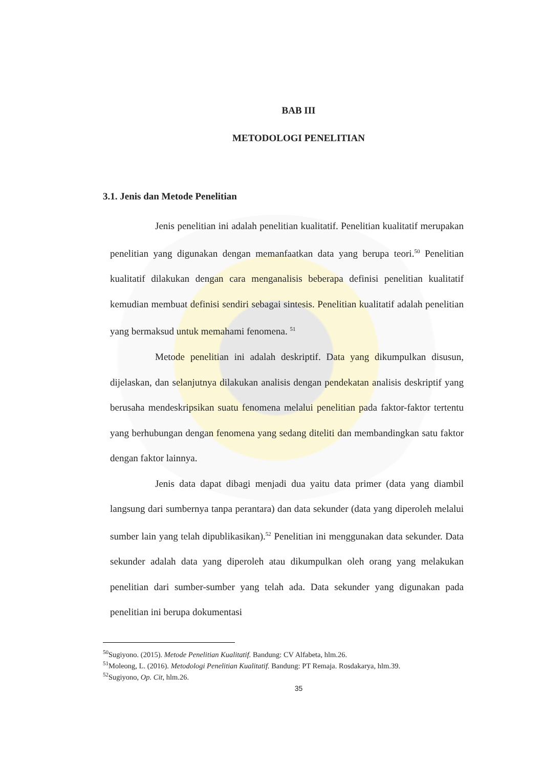BAB III
METODOLOGI PENELITIAN
3.1. Jenis dan Metode Penelitian
Jenis penelitian ini adalah penelitian kualitatif. Penelitian kualitatif merupakan penelitian yang digunakan dengan memanfaatkan data yang berupa teori.<sup>50</sup> Penelitian kualitatif dilakukan dengan cara menganalisis beberapa definisi penelitian kualitatif kemudian membuat definisi sendiri sebagai sintesis. Penelitian kualitatif adalah penelitian yang bermaksud untuk memahami fenomena. <sup>51</sup>
Metode penelitian ini adalah deskriptif. Data yang dikumpulkan disusun, dijelaskan, dan selanjutnya dilakukan analisis dengan pendekatan analisis deskriptif yang berusaha mendeskripsikan suatu fenomena melalui penelitian pada faktor-faktor tertentu yang berhubungan dengan fenomena yang sedang diteliti dan membandingkan satu faktor dengan faktor lainnya.
Jenis data dapat dibagi menjadi dua yaitu data primer (data yang diambil langsung dari sumbernya tanpa perantara) dan data sekunder (data yang diperoleh melalui sumber lain yang telah dipublikasikan).<sup>52</sup> Penelitian ini menggunakan data sekunder. Data sekunder adalah data yang diperoleh atau dikumpulkan oleh orang yang melakukan penelitian dari sumber-sumber yang telah ada. Data sekunder yang digunakan pada penelitian ini berupa dokumentasi
<sup>50</sup> Sugiyono. (2015). Metode Penelitian Kualitatif. Bandung: CV Alfabeta, hlm.26.
<sup>51</sup> Moleong, L. (2016). Metodologi Penelitian Kualitatif. Bandung: PT Remaja. Rosdakarya, hlm.39.
<sup>52</sup> Sugiyono, Op. Cit, hlm.26.
35